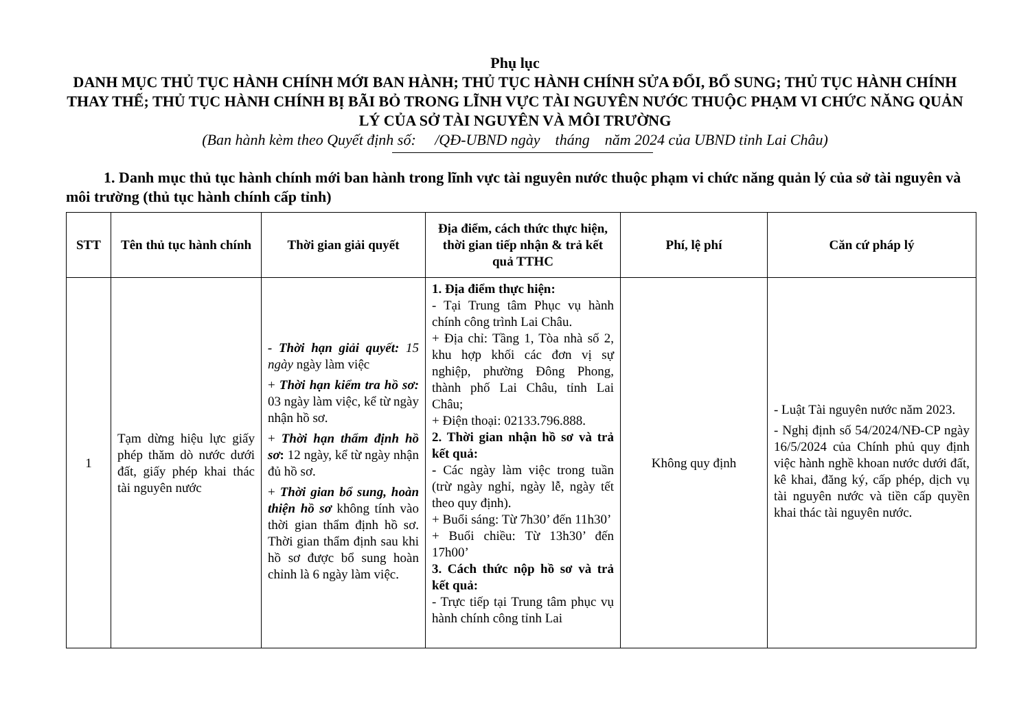Phụ lục
DANH MỤC THỦ TỤC HÀNH CHÍNH MỚI BAN HÀNH; THỦ TỤC HÀNH CHÍNH SỬA ĐỔI, BỔ SUNG; THỦ TỤC HÀNH CHÍNH THAY THẾ; THỦ TỤC HÀNH CHÍNH BỊ BÃI BỎ TRONG LĨNH VỰC TÀI NGUYÊN NƯỚC THUỘC PHẠM VI CHỨC NĂNG QUẢN LÝ CỦA SỞ TÀI NGUYÊN VÀ MÔI TRƯỜNG
(Ban hành kèm theo Quyết định số: /QĐ-UBND ngày tháng năm 2024 của UBND tỉnh Lai Châu)
1. Danh mục thủ tục hành chính mới ban hành trong lĩnh vực tài nguyên nước thuộc phạm vi chức năng quản lý của sở tài nguyên và môi trường (thủ tục hành chính cấp tỉnh)
| STT | Tên thủ tục hành chính | Thời gian giải quyết | Địa điểm, cách thức thực hiện, thời gian tiếp nhận & trả kết quả TTHC | Phí, lệ phí | Căn cứ pháp lý |
| --- | --- | --- | --- | --- | --- |
| 1 | Tạm dừng hiệu lực giấy phép thăm dò nước dưới đất, giấy phép khai thác tài nguyên nước | - Thời hạn giải quyết: 15 ngày ngày làm việc + Thời hạn kiểm tra hồ sơ: 03 ngày làm việc, kể từ ngày nhận hồ sơ. + Thời hạn thẩm định hồ sơ : 12 ngày, kể từ ngày nhận đủ hồ sơ. + Thời gian bổ sung, hoàn thiện hồ sơ không tính vào thời gian thẩm định hồ sơ. Thời gian thẩm định sau khi hồ sơ được bổ sung hoàn chỉnh là 6 ngày làm việc. | 1. Địa điểm thực hiện: - Tại Trung tâm Phục vụ hành chính công trình Lai Châu. + Địa chỉ: Tầng 1, Tòa nhà số 2, khu hợp khối các đơn vị sự nghiệp, phường Đông Phong, thành phố Lai Châu, tỉnh Lai Châu; + Điện thoại: 02133.796.888. 2. Thời gian nhận hồ sơ và trả kết quả: - Các ngày làm việc trong tuần (trừ ngày nghỉ, ngày lễ, ngày tết theo quy định). + Buổi sáng: Từ 7h30’ đến 11h30’ + Buổi chiều: Từ 13h30’ đến 17h00’ 3. Cách thức nộp hồ sơ và trả kết quả: - Trực tiếp tại Trung tâm phục vụ hành chính công tỉnh Lai | Không quy định | - Luật Tài nguyên nước năm 2023. - Nghị định số 54/2024/NĐ-CP ngày 16/5/2024 của Chính phủ quy định việc hành nghề khoan nước dưới đất, kê khai, đăng ký, cấp phép, dịch vụ tài nguyên nước và tiền cấp quyền khai thác tài nguyên nước. |